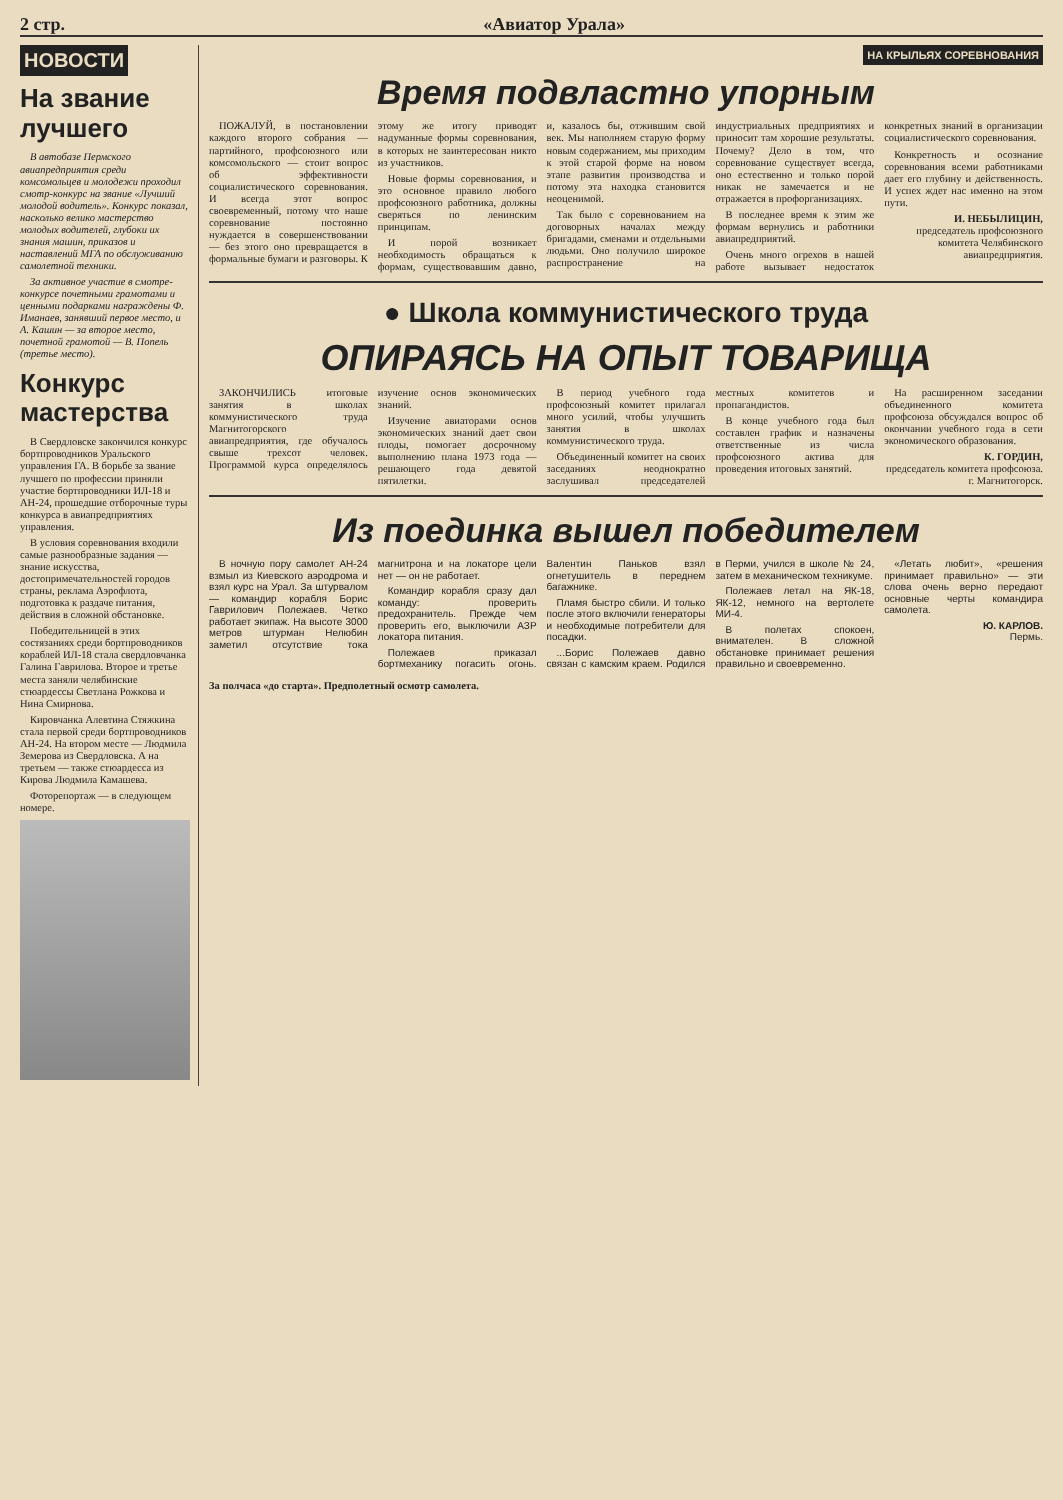2 стр. «Авиатор Урала»
НОВОСТИ
На звание лучшего
В автобазе Пермского авиапредприятия среди комсомольцев и молодежи проходил смотр-конкурс на звание «Лучший молодой водитель». Конкурс показал, насколько велико мастерство молодых водителей, глубоки их знания машин, приказов и наставлений МГА по обслуживанию самолетной техники.
За активное участие в смотре-конкурсе почетными грамотами и ценными подарками награждены Ф. Иманаев, занявший первое место, и А. Кашин — за второе место, почетной грамотой — В. Попель (третье место).
Конкурс мастерства
В Свердловске закончился конкурс бортпроводников Уральского управления ГА. В борьбе за звание лучшего по профессии приняли участие бортпроводники ИЛ-18 и АН-24, прошедшие отборочные туры конкурса в авиапредприятиях управления.
В условия соревнования входили самые разнообразные задания — знание искусства, достопримечательностей городов страны, реклама Аэрофлота, подготовка к раздаче питания, действия в сложной обстановке.
Победительницей в этих состязаниях среди бортпроводников кораблей ИЛ-18 стала свердловчанка Галина Гаврилова. Второе и третье места заняли челябинские стюардессы Светлана Рожкова и Нина Смирнова.
Кировчанка Алевтина Стяжкина стала первой среди бортпроводников АН-24. На втором месте — Людмила Земерова из Свердловска. А на третьем — также стюардесса из Кирова Людмила Камашева.
Фоторепортаж — в следующем номере.
НА КРЫЛЬЯХ СОРЕВНОВАНИЯ
Время подвластно упорным
ПОЖАЛУЙ, в постановлении каждого второго собрания — партийного, профсоюзного или комсомольского — стоит вопрос об эффективности социалистического соревнования. И всегда этот вопрос своевременный, потому что наше соревнование постоянно нуждается в совершенствовании — без этого оно превращается в формальные бумаги и разговоры. К этому же итогу приводят надуманные формы соревнования, в которых не заинтересован никто из участников.
Новые формы соревнования, и это основное правило любого профсоюзного работника, должны сверяться по ленинским принципам.
И порой возникает необходимость обращаться к формам, существовавшим давно, и, казалось бы, отжившим свой век. Мы наполняем старую форму новым содержанием, мы приходим к этой старой форме на новом этапе развития производства и потому эта находка становится неоценимой.
Так было с соревнованием на договорных началах между бригадами, сменами и отдельными людьми. Оно получило широкое распространение на индустриальных предприятиях и приносит там хорошие результаты. Почему? Дело в том, что соревнование существует всегда, оно естественно и только порой никак не замечается и не отражается в профорганизациях.
В последнее время к этим же формам вернулись и работники авиапредприятий.
Очень много огрехов в нашей работе вызывает недостаток конкретных знаний в организации социалистического соревнования.
Конкретность и осознание соревнования всеми работниками дает его глубину и действенность. И успех ждет нас именно на этом пути.
И. НЕБЫЛИЦИН,
председатель профсоюзного комитета Челябинского авиапредприятия.
● Школа коммунистического труда
ОПИРАЯСЬ НА ОПЫТ ТОВАРИЩА
ЗАКОНЧИЛИСЬ итоговые занятия в школах коммунистического труда Магнитогорского авиапредприятия, где обучалось свыше трехсот человек. Программой курса определялось изучение основ экономических знаний.
Изучение авиаторами основ экономических знаний дает свои плоды, помогает досрочному выполнению плана 1973 года — решающего года девятой пятилетки.
В период учебного года профсоюзный комитет прилагал много усилий, чтобы улучшить занятия в школах коммунистического труда.
Объединенный комитет на своих заседаниях неоднократно заслушивал председателей местных комитетов и пропагандистов.
В конце учебного года был составлен график и назначены ответственные из числа профсоюзного актива для проведения итоговых занятий.
На расширенном заседании объединенного комитета профсоюза обсуждался вопрос об окончании учебного года в сети экономического образования.
К. ГОРДИН,
председатель комитета профсоюза. г. Магнитогорск.
Из поединка вышел победителем
В ночную пору самолет АН-24 взмыл из Киевского аэродрома и взял курс на Урал. За штурвалом — командир корабля Борис Гаврилович Полежаев. Четко работает экипаж. На высоте 3000 метров штурман Нелюбин заметил отсутствие тока магнитрона и на локаторе цели нет — он не работает.
Командир корабля сразу дал команду: проверить предохранитель. Прежде чем проверить его, выключили АЗР локатора питания.
Полежаев приказал бортмеханику погасить огонь. Валентин Паньков взял огнетушитель в переднем багажнике.
Пламя быстро сбили. И только после этого включили генераторы и необходимые потребители для посадки.
...Борис Полежаев давно связан с камским краем. Родился в Перми, учился в школе № 24, затем в механическом техникуме.
Полежаев летал на ЯК-18, ЯК-12, немного на вертолете МИ-4.
В полетах спокоен, внимателен. В сложной обстановке принимает решения правильно и своевременно.
«Летать любит», «решения принимает правильно» — эти слова очень верно передают основные черты командира самолета.
Ю. КАРЛОВ.
Пермь.
За полчаса «до старта». Предполетный осмотр самолета.